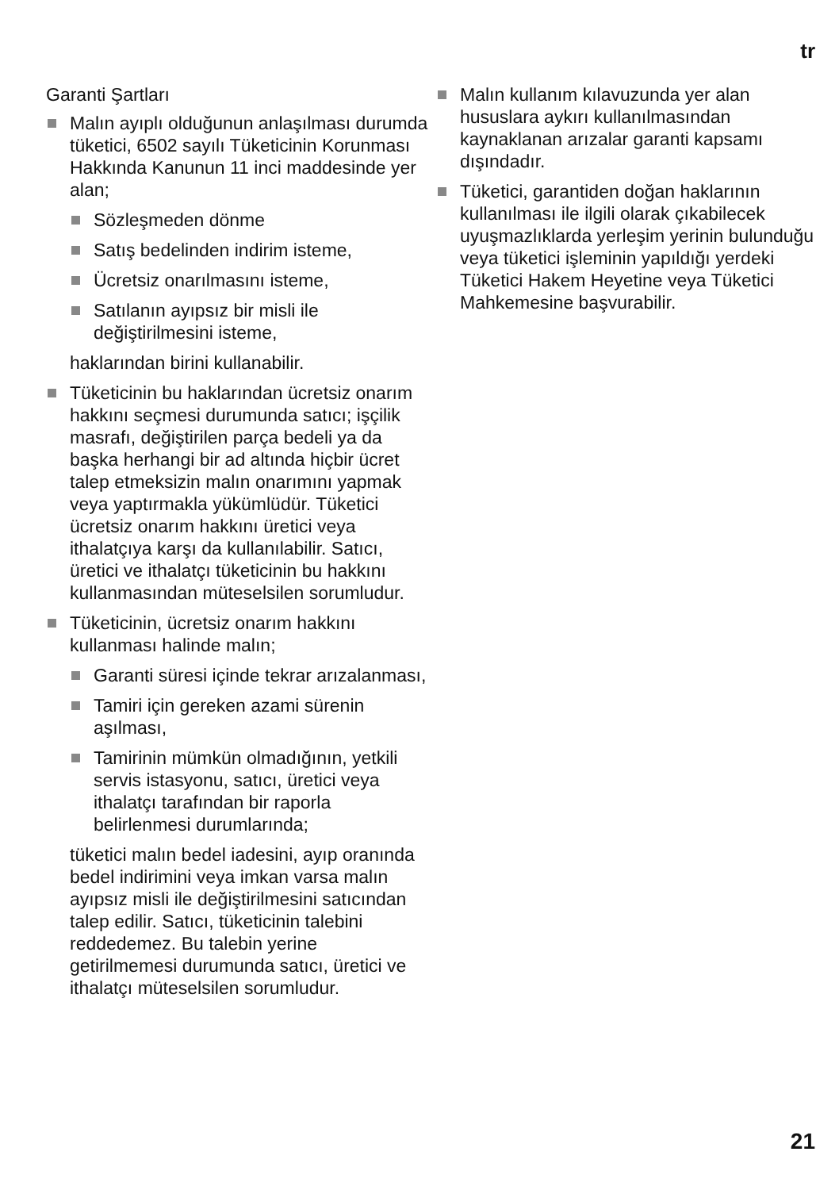tr
Garanti Şartları
Malın ayıplı olduğunun anlaşılması durumda tüketici, 6502 sayılı Tüketicinin Korunması Hakkında Kanunun 11 inci maddesinde yer alan;
Sözleşmeden dönme
Satış bedelinden indirim isteme,
Ücretsiz onarılmasını isteme,
Satılanın ayıpsız bir misli ile değiştirilmesini isteme,
haklarından birini kullanabilir.
Tüketicinin bu haklarından ücretsiz onarım hakkını seçmesi durumunda satıcı; işçilik masrafı, değiştirilen parça bedeli ya da başka herhangi bir ad altında hiçbir ücret talep etmeksizin malın onarımını yapmak veya yaptırmakla yükümlüdür. Tüketici ücretsiz onarım hakkını üretici veya ithalatçıya karşı da kullanılabilir. Satıcı, üretici ve ithalatçı tüketicinin bu hakkını kullanmasından müteselsilen sorumludur.
Tüketicinin, ücretsiz onarım hakkını kullanması halinde malın;
Garanti süresi içinde tekrar arızalanması,
Tamiri için gereken azami sürenin aşılması,
Tamirinin mümkün olmadığının, yetkili servis istasyonu, satıcı, üretici veya ithalatçı tarafından bir raporla belirlenmesi durumlarında;
tüketici malın bedel iadesini, ayıp oranında bedel indirimini veya imkan varsa malın ayıpsız misli ile değiştirilmesini satıcından talep edilir. Satıcı, tüketicinin talebini reddedemez. Bu talebin yerine getirilmemesi durumunda satıcı, üretici ve ithalatçı müteselsilen sorumludur.
Malın kullanım kılavuzunda yer alan hususlara aykırı kullanılmasından kaynaklanan arızalar garanti kapsamı dışındadır.
Tüketici, garantiden doğan haklarının kullanılması ile ilgili olarak çıkabilecek uyuşmazlıklarda yerleşim yerinin bulunduğu veya tüketici işleminin yapıldığı yerdeki Tüketici Hakem Heyetine veya Tüketici Mahkemesine başvurabilir.
21